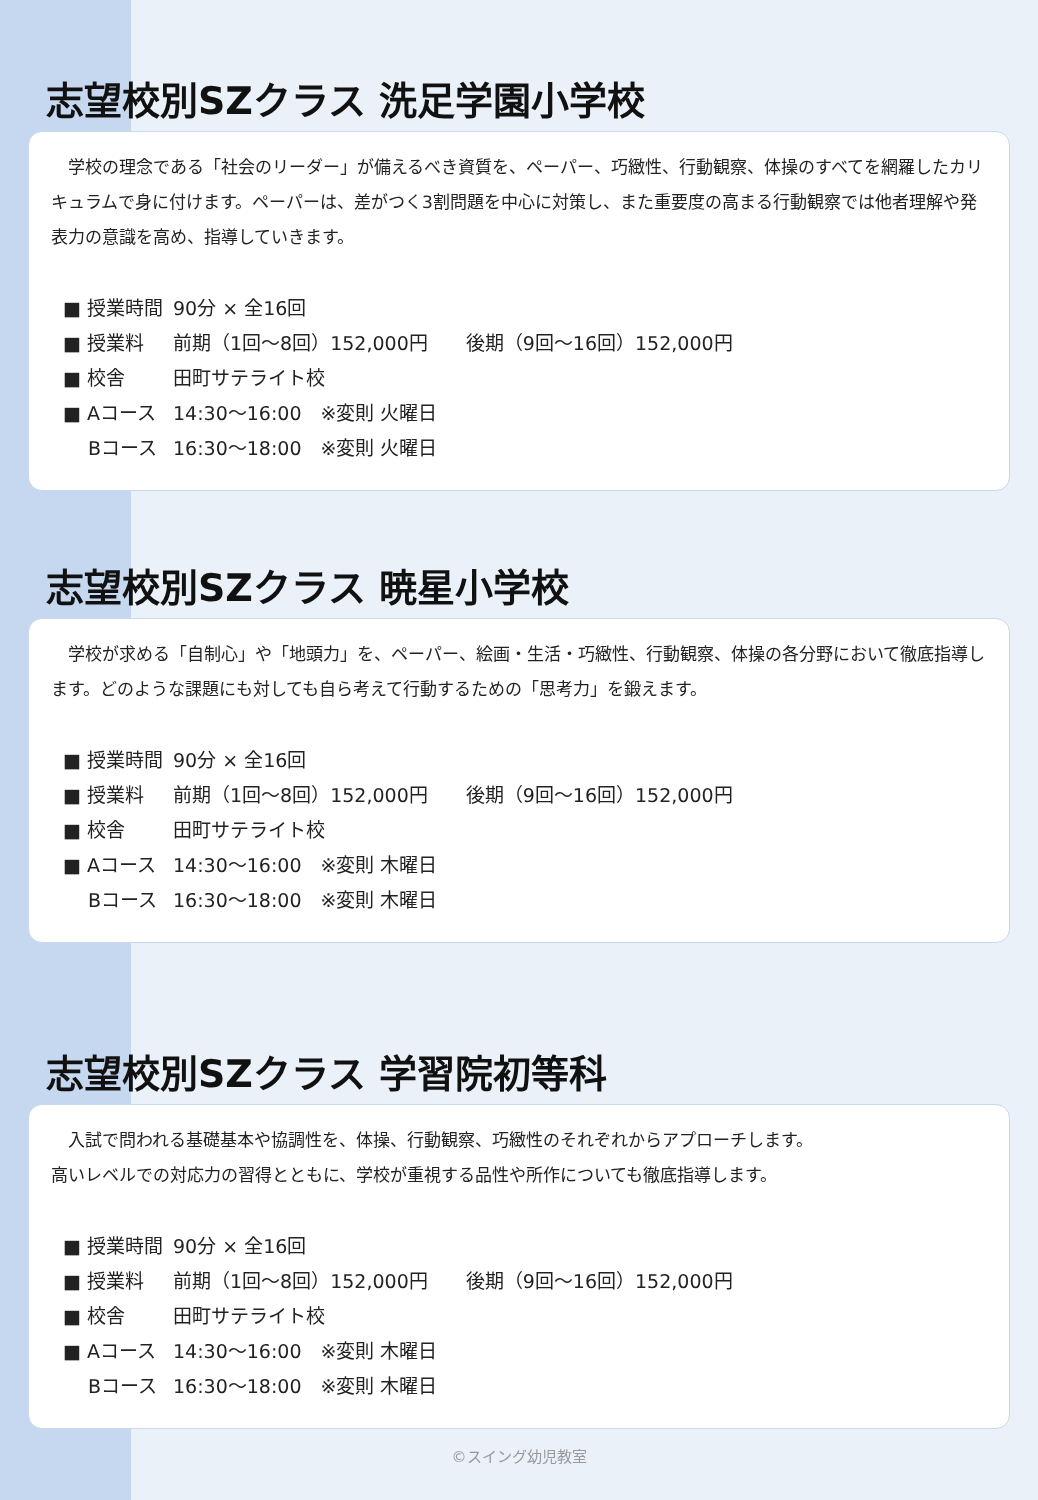志望校別SZクラス 洗足学園小学校
　学校の理念である「社会のリーダー」が備えるべき資質を、ペーパー、巧緻性、行動観察、体操のすべてを網羅したカリキュラムで身に付けます。ペーパーは、差がつく3割問題を中心に対策し、また重要度の高まる行動観察では他者理解や発表力の意識を高め、指導していきます。
| ■ 授業時間 | 90分 × 全16回 |
| ■ 授業料 | 前期（1回～8回）152,000円 後期（9回～16回）152,000円 |
| ■ 校舎 | 田町サテライト校 |
| ■ Aコース | 14:30～16:00 ※変則 火曜日 |
| Bコース | 16:30～18:00 ※変則 火曜日 |
志望校別SZクラス 暁星小学校
　学校が求める「自制心」や「地頭力」を、ペーパー、絵画・生活・巧緻性、行動観察、体操の各分野において徹底指導します。どのような課題にも対しても自ら考えて行動するための「思考力」を鍛えます。
| ■ 授業時間 | 90分 × 全16回 |
| ■ 授業料 | 前期（1回～8回）152,000円 後期（9回～16回）152,000円 |
| ■ 校舎 | 田町サテライト校 |
| ■ Aコース | 14:30～16:00 ※変則 木曜日 |
| Bコース | 16:30～18:00 ※変則 木曜日 |
志望校別SZクラス 学習院初等科
　入試で問われる基礎基本や協調性を、体操、行動観察、巧緻性のそれぞれからアプローチします。
高いレベルでの対応力の習得とともに、学校が重視する品性や所作についても徹底指導します。
| ■ 授業時間 | 90分 × 全16回 |
| ■ 授業料 | 前期（1回～8回）152,000円 後期（9回～16回）152,000円 |
| ■ 校舎 | 田町サテライト校 |
| ■ Aコース | 14:30～16:00 ※変則 木曜日 |
| Bコース | 16:30～18:00 ※変則 木曜日 |
©スイング幼児教室